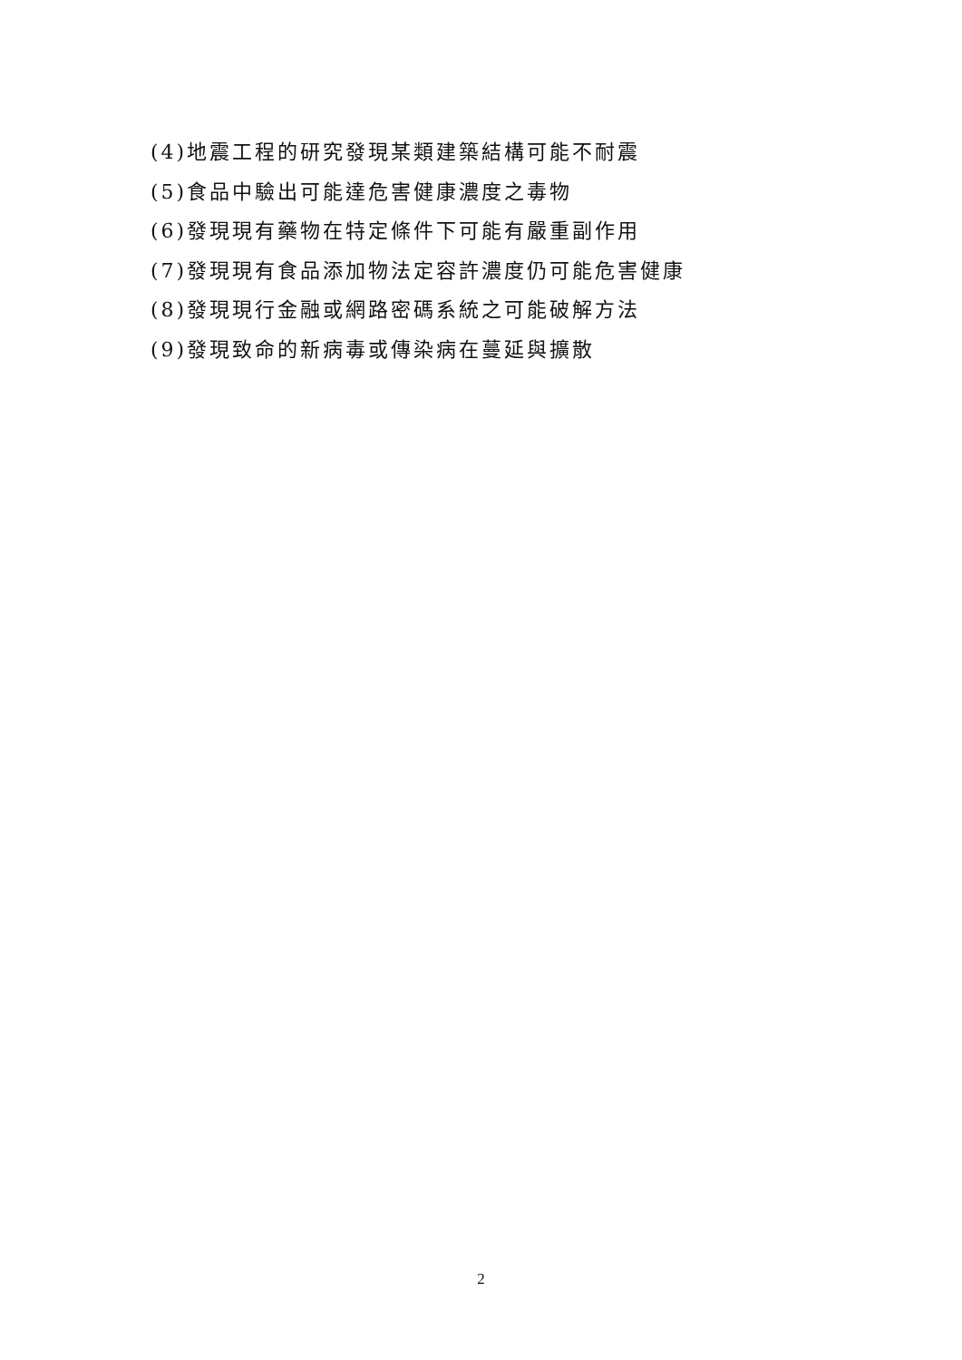(4)地震工程的研究發現某類建築結構可能不耐震
(5)食品中驗出可能達危害健康濃度之毒物
(6)發現現有藥物在特定條件下可能有嚴重副作用
(7)發現現有食品添加物法定容許濃度仍可能危害健康
(8)發現現行金融或網路密碼系統之可能破解方法
(9)發現致命的新病毒或傳染病在蔓延與擴散
2